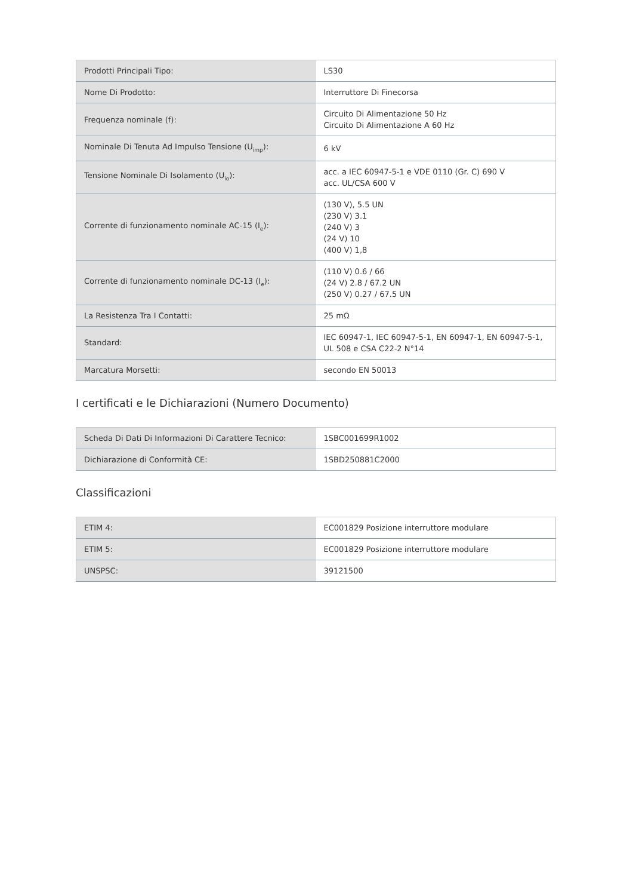| Prodotti Principali Tipo: | LS30 |
| Nome Di Prodotto: | Interruttore Di Finecorsa |
| Frequenza nominale (f): | Circuito Di Alimentazione 50 Hz Circuito Di Alimentazione A 60 Hz |
| Nominale Di Tenuta Ad Impulso Tensione (U<sub>imp</sub>): | 6 kV |
| Tensione Nominale Di Isolamento (U<sub>io</sub>): | acc. a IEC 60947-5-1 e VDE 0110 (Gr. C) 690 V acc. UL/CSA 600 V |
| Corrente di funzionamento nominale AC-15 (I<sub>e</sub>): | (130 V), 5.5 UN (230 V) 3.1 (240 V) 3 (24 V) 10 (400 V) 1,8 |
| Corrente di funzionamento nominale DC-13 (I<sub>e</sub>): | (110 V) 0.6 / 66 (24 V) 2.8 / 67.2 UN (250 V) 0.27 / 67.5 UN |
| La Resistenza Tra I Contatti: | 25 mΩ |
| Standard: | IEC 60947-1, IEC 60947-5-1, EN 60947-1, EN 60947-5-1, UL 508 e CSA C22-2 N°14 |
| Marcatura Morsetti: | secondo EN 50013 |
I certificati e le Dichiarazioni (Numero Documento)
| Scheda Di Dati Di Informazioni Di Carattere Tecnico: | 1SBC001699R1002 |
| Dichiarazione di Conformità CE: | 1SBD250881C2000 |
Classificazioni
| ETIM 4: | EC001829 Posizione interruttore modulare |
| ETIM 5: | EC001829 Posizione interruttore modulare |
| UNSPSC: | 39121500 |